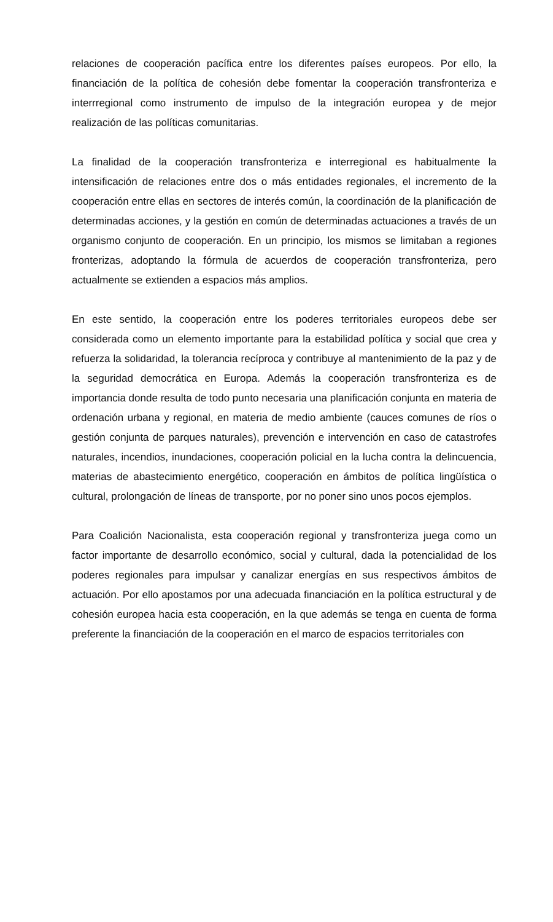relaciones de cooperación pacífica entre los diferentes países europeos. Por ello, la financiación de la política de cohesión debe fomentar la cooperación transfronteriza e interrregional como instrumento de impulso de la integración europea y de mejor realización de las políticas comunitarias.
La finalidad de la cooperación transfronteriza e interregional es habitualmente la intensificación de relaciones entre dos o más entidades regionales, el incremento de la cooperación entre ellas en sectores de interés común, la coordinación de la planificación de determinadas acciones, y la gestión en común de determinadas actuaciones a través de un organismo conjunto de cooperación. En un principio, los mismos se limitaban a regiones fronterizas, adoptando la fórmula de acuerdos de cooperación transfronteriza, pero actualmente se extienden a espacios más amplios.
En este sentido, la cooperación entre los poderes territoriales europeos debe ser considerada como un elemento importante para la estabilidad política y social que crea y refuerza la solidaridad, la tolerancia recíproca y contribuye al mantenimiento de la paz y de la seguridad democrática en Europa. Además la cooperación transfronteriza es de importancia donde resulta de todo punto necesaria una planificación conjunta en materia de ordenación urbana y regional, en materia de medio ambiente (cauces comunes de ríos o gestión conjunta de parques naturales), prevención e intervención en caso de catastrofes naturales, incendios, inundaciones, cooperación policial en la lucha contra la delincuencia, materias de abastecimiento energético, cooperación en ámbitos de política lingüística o cultural, prolongación de líneas de transporte, por no poner sino unos pocos ejemplos.
Para Coalición Nacionalista, esta cooperación regional y transfronteriza juega como un factor importante de desarrollo económico, social y cultural, dada la potencialidad de los poderes regionales para impulsar y canalizar energías en sus respectivos ámbitos de actuación. Por ello apostamos por una adecuada financiación en la política estructural y de cohesión europea hacia esta cooperación, en la que además se tenga en cuenta de forma preferente la financiación de la cooperación en el marco de espacios territoriales con